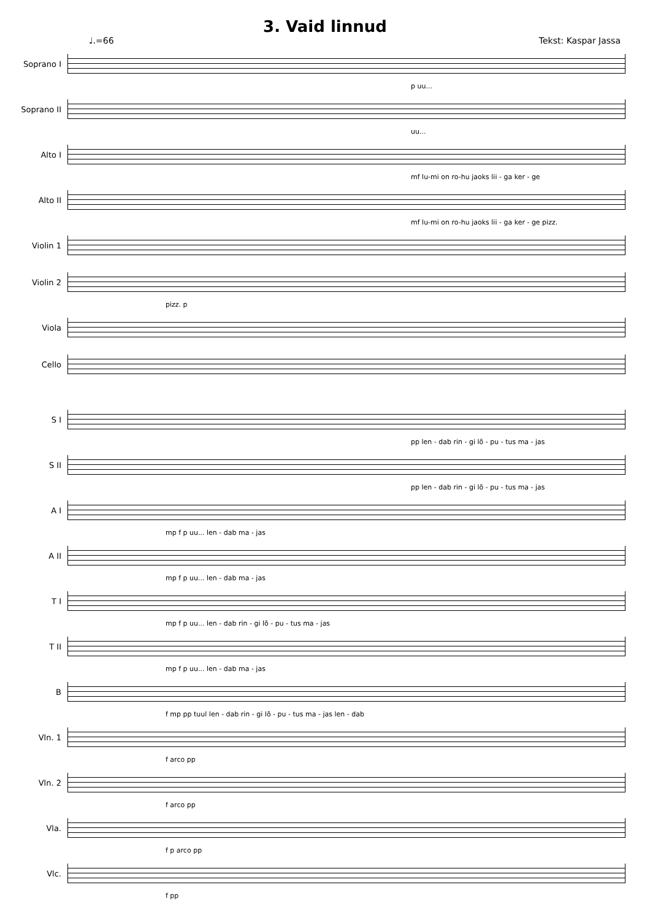3. Vaid linnud
♩.=66 Tekst: Kaspar Jassa
Soprano I
p uu...
Soprano II
uu...
Alto I
mf lu-mi on ro-hu jaoks lii - ga ker - ge
Alto II
mf lu-mi on ro-hu jaoks lii - ga ker - ge pizz.
Violin 1
Violin 2
pizz. p
Viola
Cello
S I
pp len - dab rin - gi lõ - pu - tus ma - jas
S II
pp len - dab rin - gi lõ - pu - tus ma - jas
A I
mp f p uu... len - dab ma - jas
A II
mp f p uu... len - dab ma - jas
T I
mp f p uu... len - dab rin - gi lõ - pu - tus ma - jas
T II
mp f p uu... len - dab ma - jas
B
f mp pp tuul len - dab rin - gi lõ - pu - tus ma - jas len - dab
Vln. 1
f arco pp
Vln. 2
f arco pp
Vla.
f p arco pp
Vlc.
f pp